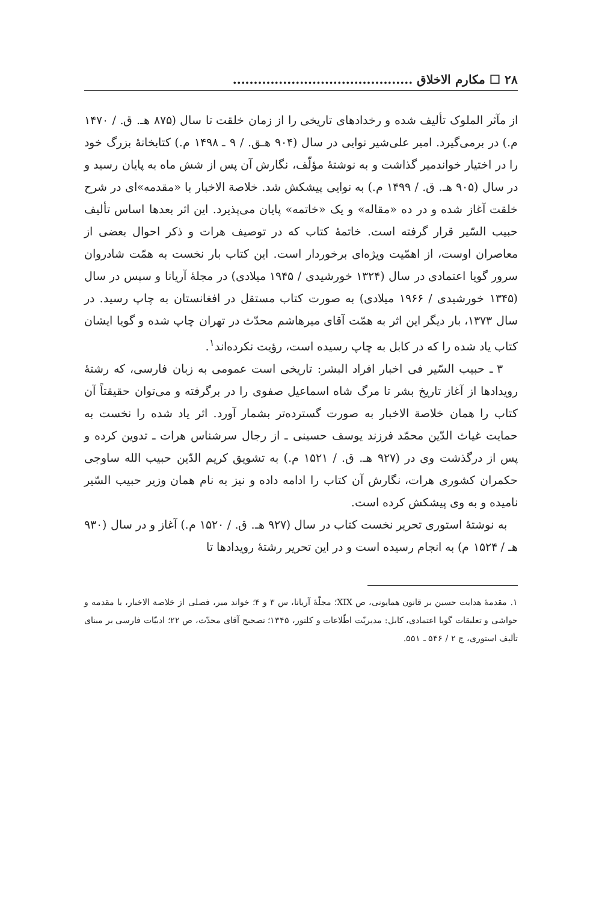۲۸ ☐ مکارم الاخلاق ...........................................
از مآثر الملوک تألیف شده و رخدادهای تاریخی را از زمان خلقت تا سال (۸۷۵ هـ. ق. / ۱۴۷۰ م.) در برمی‌گیرد. امیر علی‌شیر نوایی در سال (۹۰۴ هـق. / ۹ ـ ۱۴۹۸ م.) کتابخانهٔ بزرگ خود را در اختیار خواندمیر گذاشت و به نوشتهٔ مؤلّف، نگارش آن پس از شش ماه به پایان رسید و در سال (۹۰۵ هـ. ق. / ۱۴۹۹ م.) به نوایی پیشکش شد. خلاصة الاخبار با «مقدمه»ای در شرح خلقت آغاز شده و در ده «مقاله» و یک «خاتمه» پایان می‌پذیرد. این اثر بعدها اساس تألیف حبیب السّیر قرار گرفته است. خاتمهٔ کتاب که در توصیف هرات و ذکر احوال بعضی از معاصران اوست، از اهمّیت ویژه‌ای برخوردار است. این کتاب بار نخست به همّت شادروان سرور گویا اعتمادی در سال (۱۳۲۴ خورشیدی / ۱۹۴۵ میلادی) در مجلهٔ آریانا و سپس در سال (۱۳۴۵ خورشیدی / ۱۹۶۶ میلادی) به صورت کتاب مستقل در افغانستان به چاپ رسید. در سال ۱۳۷۳، بار دیگر این اثر به همّت آقای میرهاشم محدّث در تهران چاپ شده و گویا ایشان کتاب یاد شده را که در کابل به چاپ رسیده است، رؤیت نکرده‌اند<sup>۱</sup>.
۳ ـ حبیب السّیر فی اخبار افراد البشر: تاریخی است عمومی به زبان فارسی، که رشتهٔ رویدادها از آغاز تاریخ بشر تا مرگ شاه اسماعیل صفوی را در برگرفته و می‌توان حقیقتاً آن کتاب را همان خلاصة الاخبار به صورت گسترده‌تر بشمار آورد. اثر یاد شده را نخست به حمایت غیاث الدّین محمّد فرزند یوسف حسینی ـ از رجال سرشناس هرات ـ تدوین کرده و پس از درگذشت وی در (۹۲۷ هـ. ق. / ۱۵۲۱ م.) به تشویق کریم الدّین حبیب الله ساوجی حکمران کشوری هرات، نگارش آن کتاب را ادامه داده و نیز به نام همان وزیر حبیب السّیر نامیده و به وی پیشکش کرده است.
به نوشتهٔ استوری تحریر نخست کتاب در سال (۹۲۷ هـ. ق. / ۱۵۲۰ م.) آغاز و در سال (۹۳۰ هـ / ۱۵۲۴ م) به انجام رسیده است و در این تحریر رشتهٔ رویدادها تا
۱. مقدمهٔ هدایت حسین بر قانون همایونی، ص XIX؛ مجلّهٔ آریانا، س ۳ و ۴؛ خواند میر، فصلی از خلاصة الاخبار، با مقدمه و حواشی و تعلیقات گویا اعتمادی، کابل: مدیریّت اطّلاعات و کلتور، ۱۳۴۵؛ تصحیح آقای محدّث، ص ۲۲؛ ادبیّات فارسی بر مبنای تألیف استوری، ج ۲ / ۵۴۶ ـ ۵۵۱.